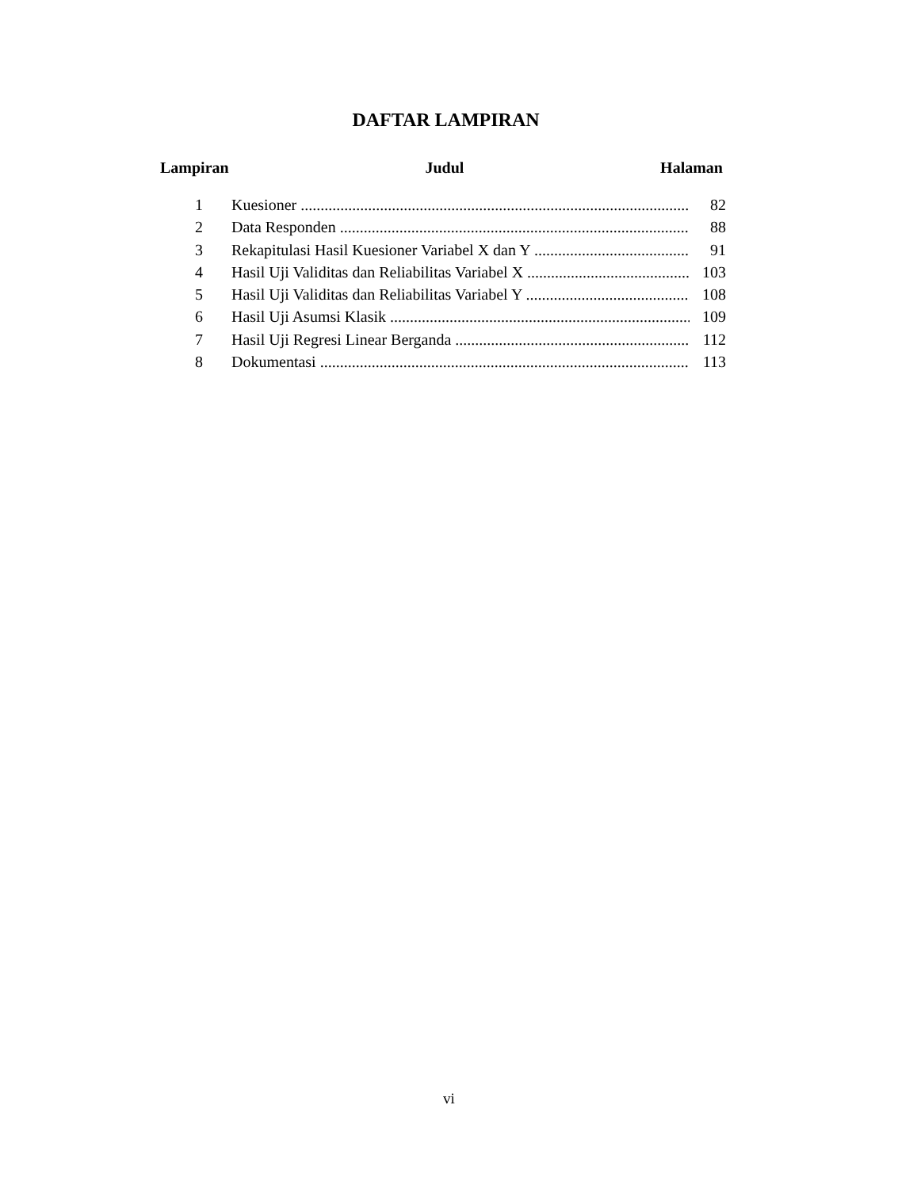DAFTAR LAMPIRAN
Lampiran Judul Halaman
1 Kuesioner 82
2 Data Responden 88
3 Rekapitulasi Hasil Kuesioner Variabel X dan Y 91
4 Hasil Uji Validitas dan Reliabilitas Variabel X 103
5 Hasil Uji Validitas dan Reliabilitas Variabel Y 108
6 Hasil Uji Asumsi Klasik 109
7 Hasil Uji Regresi Linear Berganda 112
8 Dokumentasi 113
vi